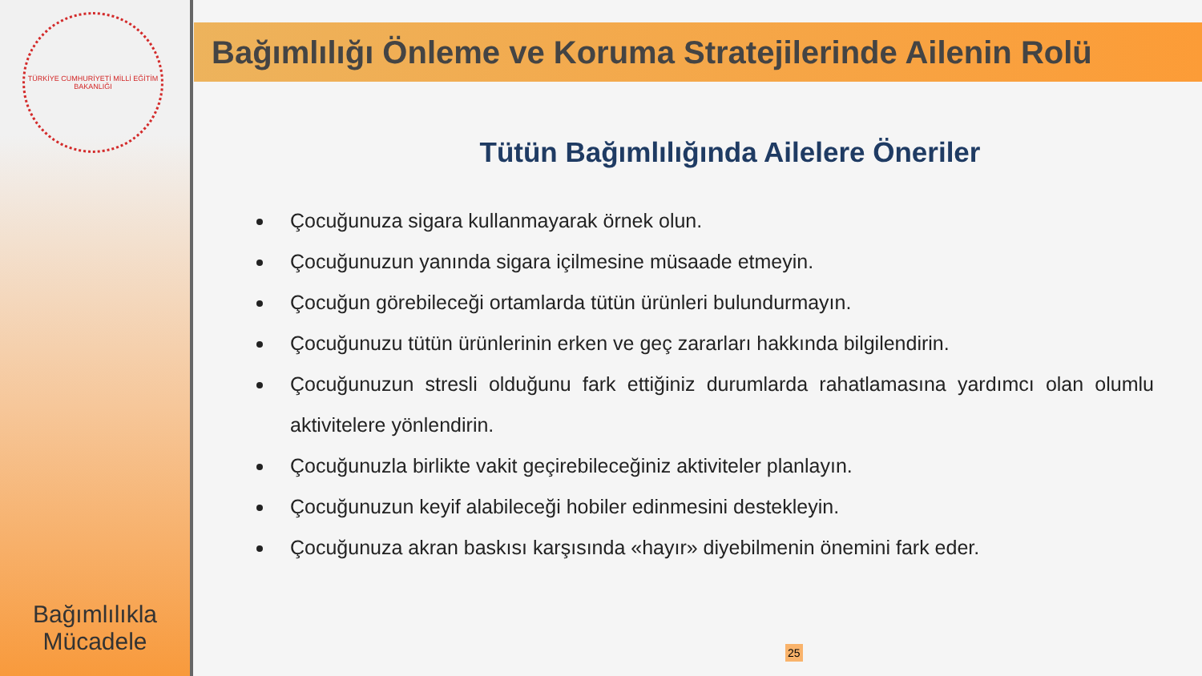TÜRKİYE CUMHURİYETİ MİLLİ EĞİTİM BAKANLIĞI
Bağımlılıkla
Mücadele
Bağımlılığı Önleme ve Koruma Stratejilerinde Ailenin Rolü
Tütün Bağımlılığında Ailelere Öneriler
Çocuğunuza sigara kullanmayarak örnek olun.
Çocuğunuzun yanında sigara içilmesine müsaade etmeyin.
Çocuğun görebileceği ortamlarda tütün ürünleri bulundurmayın.
Çocuğunuzu tütün ürünlerinin erken ve geç zararları hakkında bilgilendirin.
Çocuğunuzun stresli olduğunu fark ettiğiniz durumlarda rahatlamasına yardımcı olan olumlu aktivitelere yönlendirin.
Çocuğunuzla birlikte vakit geçirebileceğiniz aktiviteler planlayın.
Çocuğunuzun keyif alabileceği hobiler edinmesini destekleyin.
Çocuğunuza akran baskısı karşısında «hayır» diyebilmenin önemini fark eder.
25